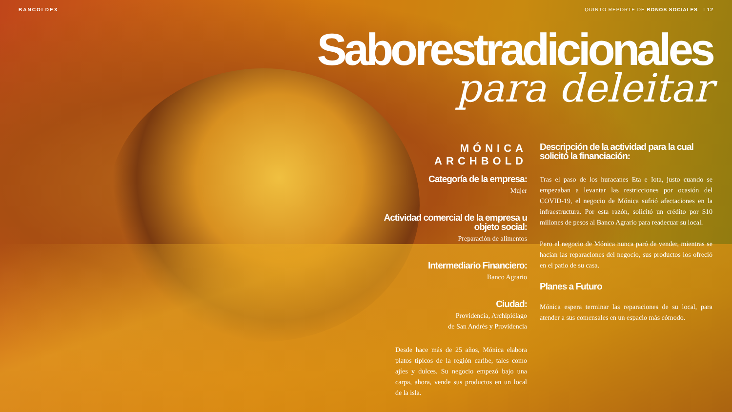BANCOLDEX QUINTO REPORTE DE BONOS SOCIALES I 12
Saborestradicionales
para deleitar
MÓNICA ARCHBOLD
Categoría de la empresa:
Mujer
Actividad comercial de la empresa u objeto social:
Preparación de alimentos
Intermediario Financiero:
Banco Agrario
Ciudad:
Providencia, Archipiélago
de San Andrés y Providencia
Desde hace más de 25 años, Mónica elabora platos típicos de la región caribe, tales como ajíes y dulces. Su negocio empezó bajo una carpa, ahora, vende sus productos en un local de la isla.
Descripción de la actividad para la cual solicitó la financiación:
Tras el paso de los huracanes Eta e Iota, justo cuando se empezaban a levantar las restricciones por ocasión del COVID-19, el negocio de Mónica sufrió afectaciones en la infraestructura. Por esta razón, solicitó un crédito por $10 millones de pesos al Banco Agrario para readecuar su local.
Pero el negocio de Mónica nunca paró de vender, mientras se hacían las reparaciones del negocio, sus productos los ofreció en el patio de su casa.
Planes a Futuro
Mónica espera terminar las reparaciones de su local, para atender a sus comensales en un espacio más cómodo.